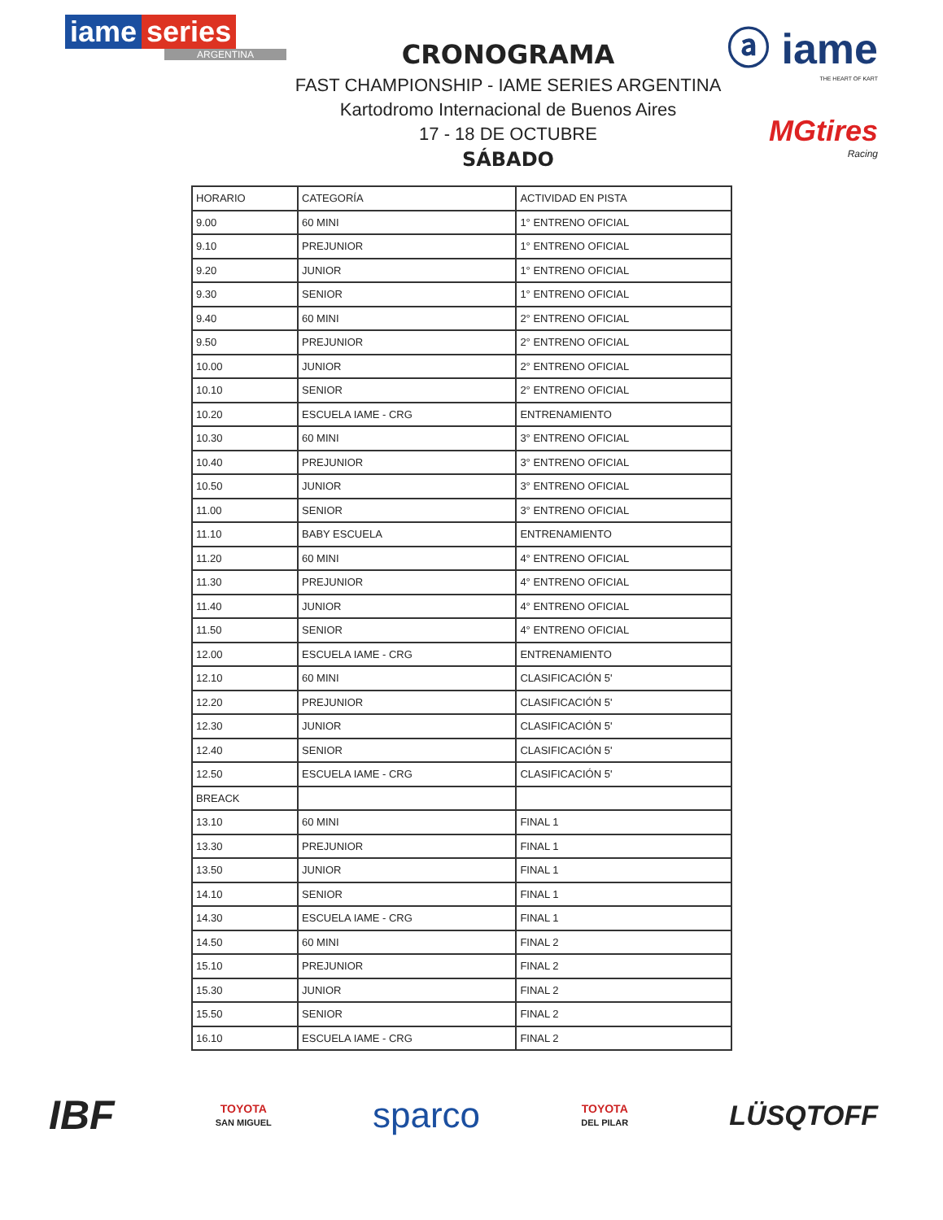iame series
ARGENTINA
CRONOGRAMA
FAST CHAMPIONSHIP - IAME SERIES ARGENTINA
Kartodromo Internacional de Buenos Aires
17 - 18 DE OCTUBRE
SÁBADO
ⓐ iame
THE HEART OF KART
MGtires
Racing
| HORARIO | CATEGORÍA | ACTIVIDAD EN PISTA |
| --- | --- | --- |
| 9.00 | 60 MINI | 1° ENTRENO OFICIAL |
| 9.10 | PREJUNIOR | 1° ENTRENO OFICIAL |
| 9.20 | JUNIOR | 1° ENTRENO OFICIAL |
| 9.30 | SENIOR | 1° ENTRENO OFICIAL |
| 9.40 | 60 MINI | 2° ENTRENO OFICIAL |
| 9.50 | PREJUNIOR | 2° ENTRENO OFICIAL |
| 10.00 | JUNIOR | 2° ENTRENO OFICIAL |
| 10.10 | SENIOR | 2° ENTRENO OFICIAL |
| 10.20 | ESCUELA IAME - CRG | ENTRENAMIENTO |
| 10.30 | 60 MINI | 3° ENTRENO OFICIAL |
| 10.40 | PREJUNIOR | 3° ENTRENO OFICIAL |
| 10.50 | JUNIOR | 3° ENTRENO OFICIAL |
| 11.00 | SENIOR | 3° ENTRENO OFICIAL |
| 11.10 | BABY ESCUELA | ENTRENAMIENTO |
| 11.20 | 60 MINI | 4° ENTRENO OFICIAL |
| 11.30 | PREJUNIOR | 4° ENTRENO OFICIAL |
| 11.40 | JUNIOR | 4° ENTRENO OFICIAL |
| 11.50 | SENIOR | 4° ENTRENO OFICIAL |
| 12.00 | ESCUELA IAME - CRG | ENTRENAMIENTO |
| 12.10 | 60 MINI | CLASIFICACIÓN 5' |
| 12.20 | PREJUNIOR | CLASIFICACIÓN 5' |
| 12.30 | JUNIOR | CLASIFICACIÓN 5' |
| 12.40 | SENIOR | CLASIFICACIÓN 5' |
| 12.50 | ESCUELA IAME - CRG | CLASIFICACIÓN 5' |
| BREACK | | |
| 13.10 | 60 MINI | FINAL 1 |
| 13.30 | PREJUNIOR | FINAL 1 |
| 13.50 | JUNIOR | FINAL 1 |
| 14.10 | SENIOR | FINAL 1 |
| 14.30 | ESCUELA IAME - CRG | FINAL 1 |
| 14.50 | 60 MINI | FINAL 2 |
| 15.10 | PREJUNIOR | FINAL 2 |
| 15.30 | JUNIOR | FINAL 2 |
| 15.50 | SENIOR | FINAL 2 |
| 16.10 | ESCUELA IAME - CRG | FINAL 2 |
IBF
TOYOTA
SAN MIGUEL
sparco
TOYOTA
DEL PILAR
LÜSQTOFF